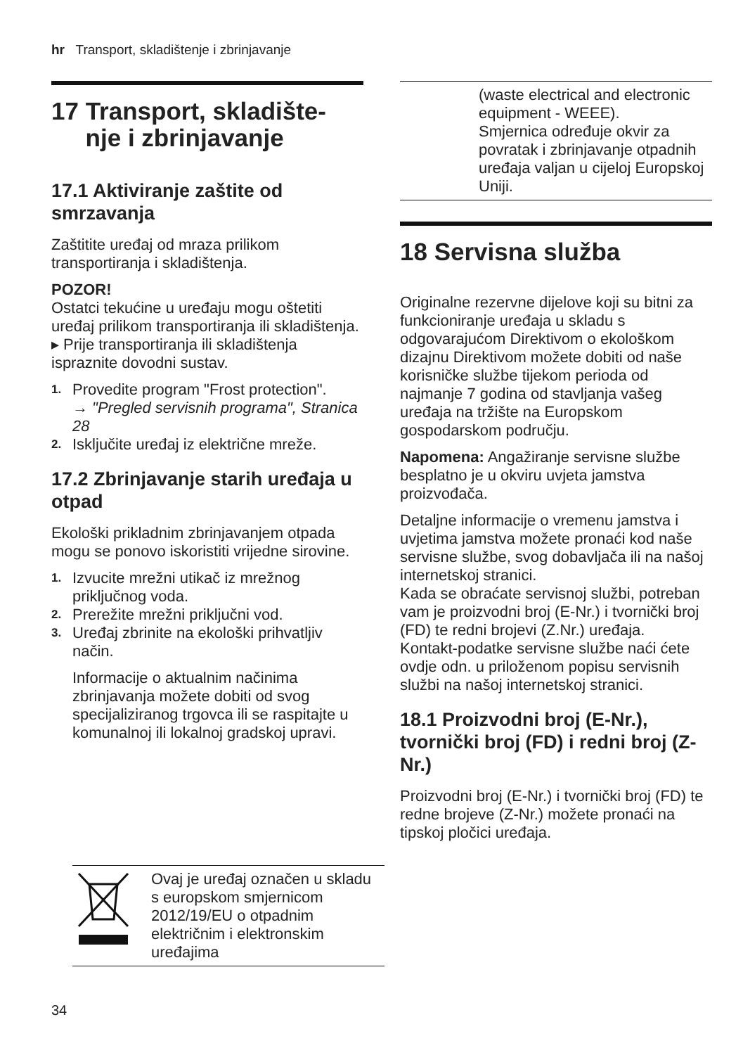hr Transport, skladištenje i zbrinjavanje
17 Transport, skladište-
nje i zbrinjavanje
17.1 Aktiviranje zaštite od smrzavanja
Zaštitite uređaj od mraza prilikom transportiranja i skladištenja.
POZOR!
Ostatci tekućine u uređaju mogu oštetiti uređaj prilikom transportiranja ili skladištenja.
▸ Prije transportiranja ili skladištenja ispraznite dovodni sustav.
1. Provedite program "Frost protection".
→ "Pregled servisnih programa", Stranica 28
2. Isključite uređaj iz električne mreže.
17.2 Zbrinjavanje starih uređaja u otpad
Ekološki prikladnim zbrinjavanjem otpada mogu se ponovo iskoristiti vrijedne sirovine.
1. Izvucite mrežni utikač iz mrežnog priključnog voda.
2. Prerežite mrežni priključni vod.
3. Uređaj zbrinite na ekološki prihvatljiv način.
Informacije o aktualnim načinima zbrinjavanja možete dobiti od svog specijaliziranog trgovca ili se raspitajte u komunalnoj ili lokalnoj gradskoj upravi.
| | (waste electrical and electronic equipment - WEEE). Smjernica određuje okvir za povratak i zbrinjavanje otpadnih uređaja valjan u cijeloj Europskoj Uniji. |
18 Servisna služba
Originalne rezervne dijelove koji su bitni za funkcioniranje uređaja u skladu s odgovarajućom Direktivom o ekološkom dizajnu Direktivom možete dobiti od naše korisničke službe tijekom perioda od najmanje 7 godina od stavljanja vašeg uređaja na tržište na Europskom gospodarskom području.
Napomena: Angažiranje servisne službe besplatno je u okviru uvjeta jamstva proizvođača.
Detaljne informacije o vremenu jamstva i uvjetima jamstva možete pronaći kod naše servisne službe, svog dobavljača ili na našoj internetskoj stranici.
Kada se obraćate servisnoj službi, potreban vam je proizvodni broj (E-Nr.) i tvornički broj (FD) te redni brojevi (Z.Nr.) uređaja.
Kontakt-podatke servisne službe naći ćete ovdje odn. u priloženom popisu servisnih službi na našoj internetskoj stranici.
18.1 Proizvodni broj (E-Nr.), tvornički broj (FD) i redni broj (Z-Nr.)
Proizvodni broj (E-Nr.) i tvornički broj (FD) te redne brojeve (Z-Nr.) možete pronaći na tipskoj pločici uređaja.
| | Ovaj je uređaj označen u skladu s europskom smjernicom 2012/19/EU o otpadnim električnim i elektronskim uređajima |
34